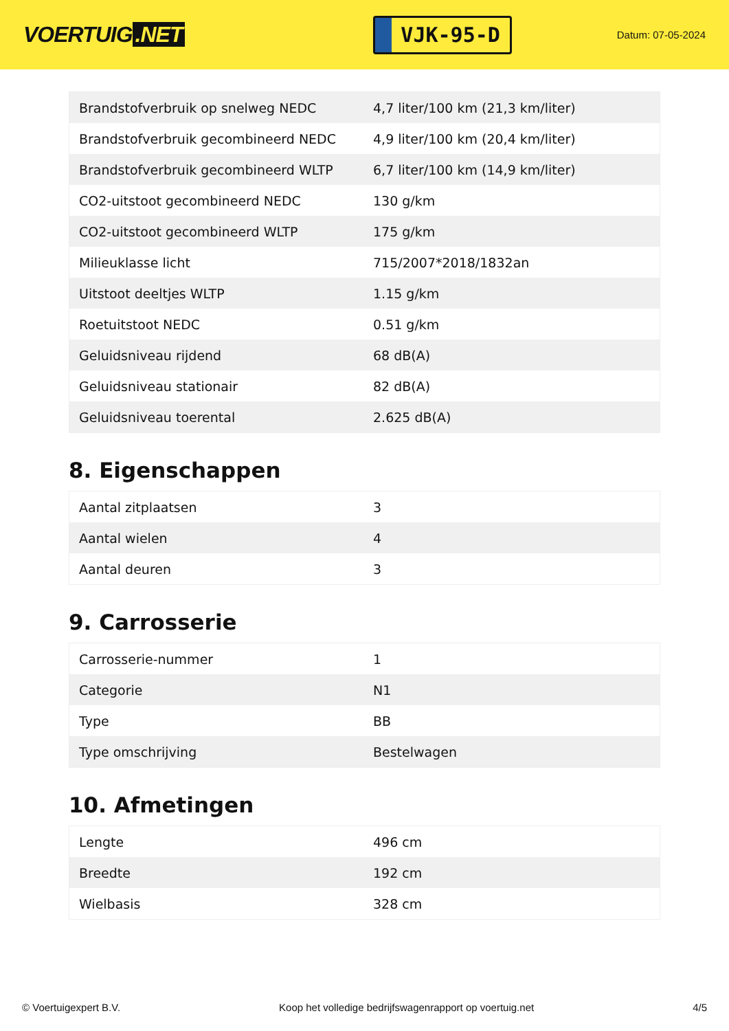VOERTUIG.NET
VJK-95-D
Datum: 07-05-2024
| Brandstofverbruik op snelweg NEDC | 4,7 liter/100 km (21,3 km/liter) |
| Brandstofverbruik gecombineerd NEDC | 4,9 liter/100 km (20,4 km/liter) |
| Brandstofverbruik gecombineerd WLTP | 6,7 liter/100 km (14,9 km/liter) |
| CO2-uitstoot gecombineerd NEDC | 130 g/km |
| CO2-uitstoot gecombineerd WLTP | 175 g/km |
| Milieuklasse licht | 715/2007*2018/1832an |
| Uitstoot deeltjes WLTP | 1.15 g/km |
| Roetuitstoot NEDC | 0.51 g/km |
| Geluidsniveau rijdend | 68 dB(A) |
| Geluidsniveau stationair | 82 dB(A) |
| Geluidsniveau toerental | 2.625 dB(A) |
8. Eigenschappen
| Aantal zitplaatsen | 3 |
| Aantal wielen | 4 |
| Aantal deuren | 3 |
9. Carrosserie
| Carrosserie-nummer | 1 |
| Categorie | N1 |
| Type | BB |
| Type omschrijving | Bestelwagen |
10. Afmetingen
| Lengte | 496 cm |
| Breedte | 192 cm |
| Wielbasis | 328 cm |
© Voertuigexpert B.V. Koop het volledige bedrijfswagenrapport op voertuig.net 4/5